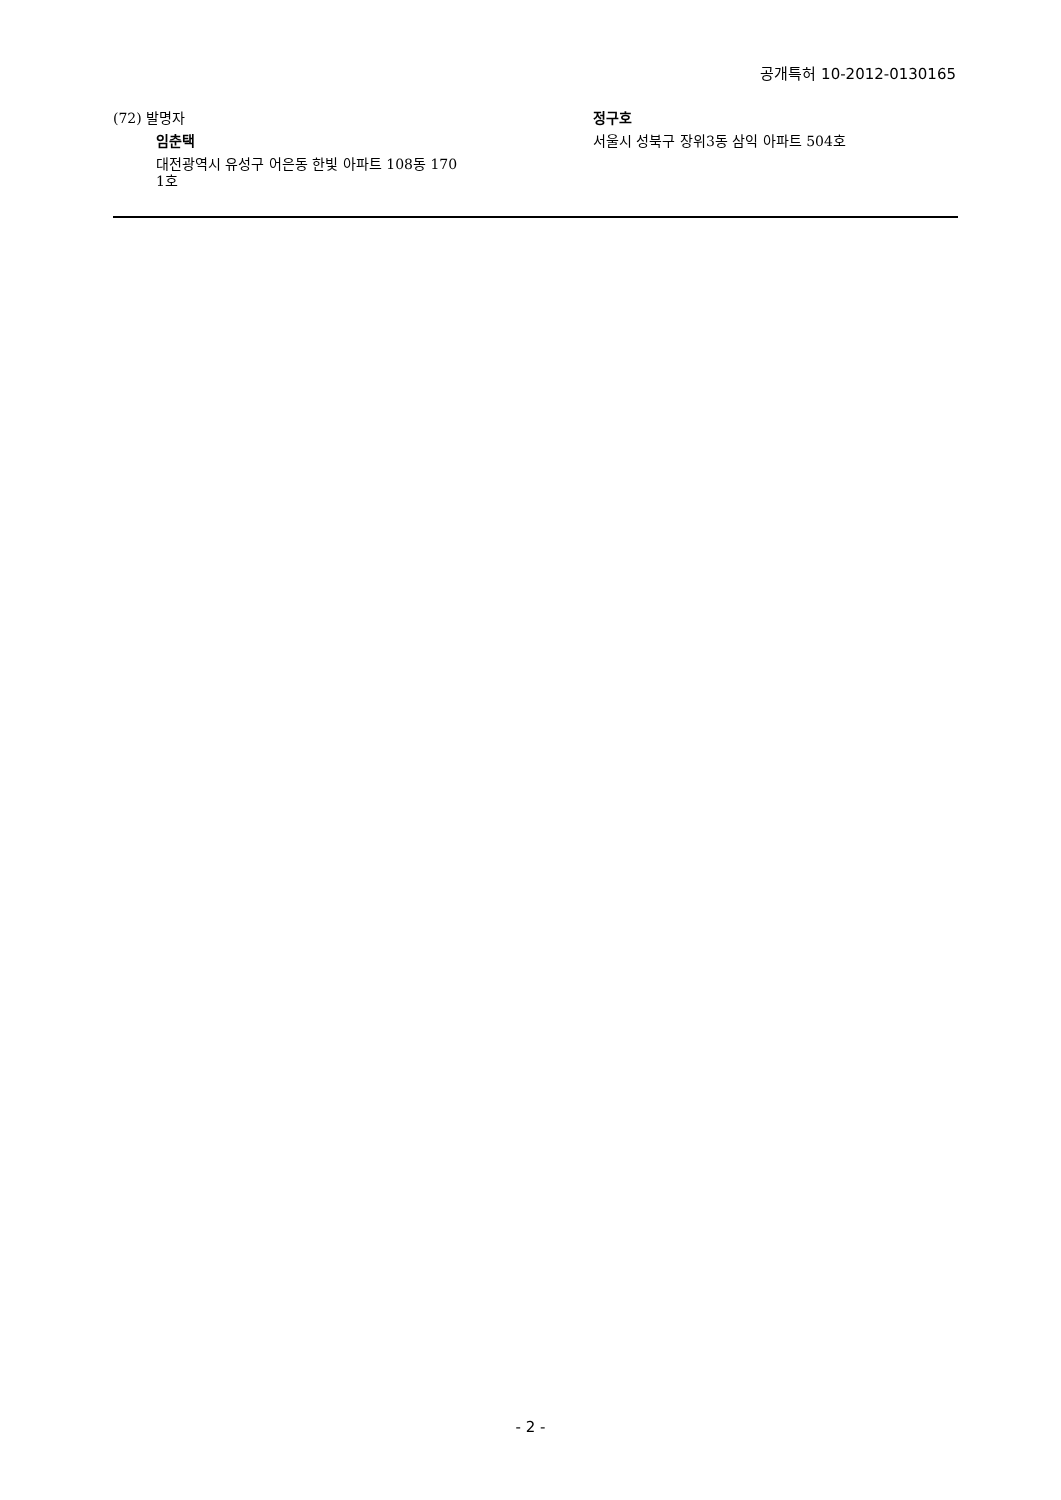공개특허 10-2012-0130165
(72) 발명자
임춘택
대전광역시 유성구 어은동 한빛 아파트 108동 170
1호
정구호
서울시 성북구 장위3동 삼익 아파트 504호
- 2 -